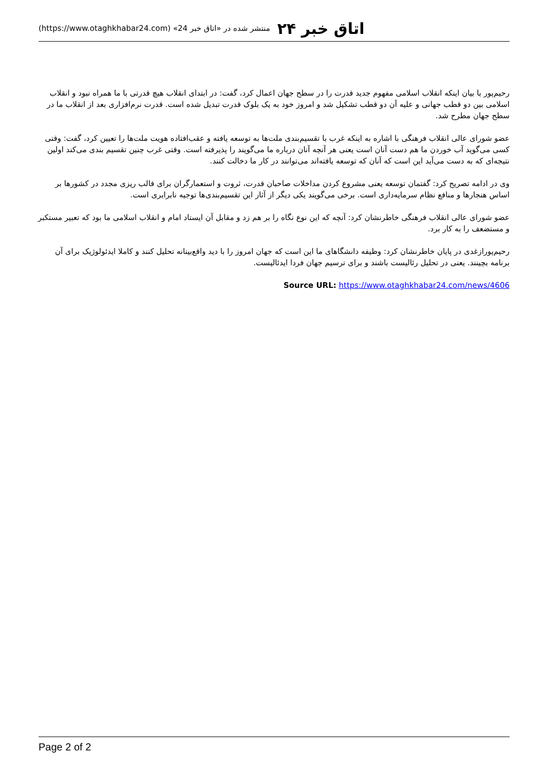اتاق خبر ۲۴ منتشر شده در «اتاق خبر 24» (https://www.otaghkhabar24.com)
رحیم‌پور با بیان اینکه انقلاب اسلامی مفهوم جدید قدرت را در سطح جهان اعمال کرد، گفت: در ابتدای انقلاب هیچ قدرتی با ما همراه نبود و انقلاب اسلامی بین دو قطب جهانی و علیه آن دو قطب تشکیل شد و امروز خود به یک بلوک قدرت تبدیل شده است. قدرت نرم‌افزاری بعد از انقلاب ما در سطح جهان مطرح شد.
عضو شورای عالی انقلاب فرهنگی با اشاره به اینکه غرب با تقسیم‌بندی ملت‌ها به توسعه یافته و عقب‌افتاده هویت ملت‌ها را تعیین کرد، گفت: وقتی کسی می‌گوید آب خوردن ما هم دست آنان است یعنی هر آنچه آنان درباره ما می‌گویند را پذیرفته است. وقتی غرب چنین تقسیم بندی می‌کند اولین نتیجه‌ای که به دست می‌آید این است که آنان که توسعه یافته‌اند می‌توانند در کار ما دخالت کنند.
وی در ادامه تصریح کرد: گفتمان توسعه یعنی مشروع کردن مداخلات صاحبان قدرت، ثروت و استعمارگران برای قالب ریزی مجدد در کشورها بر اساس هنجارها و منافع نظام سرمایه‌داری است. برخی می‌گویند یکی دیگر از آثار این تقسیم‌بندی‌ها توجیه نابرابری است.
عضو شورای عالی انقلاب فرهنگی خاطرنشان کرد: آنچه که این نوع نگاه را بر هم زد و مقابل آن ایستاد امام و انقلاب اسلامی ما بود که تعبیر مستکبر و مستضعف را به کار برد.
رحیم‌پورازغدی در پایان خاطرنشان کرد: وظیفه دانشگاهای ما این است که جهان امروز را با دید واقع‌بینانه تحلیل کنند و کاملا ایدئولوژیک برای آن برنامه بچینند. یعنی در تحلیل رئالیست باشند و برای ترسیم جهان فردا ایدئالیست.
Source URL: https://www.otaghkhabar24.com/news/4606
Page 2 of 2